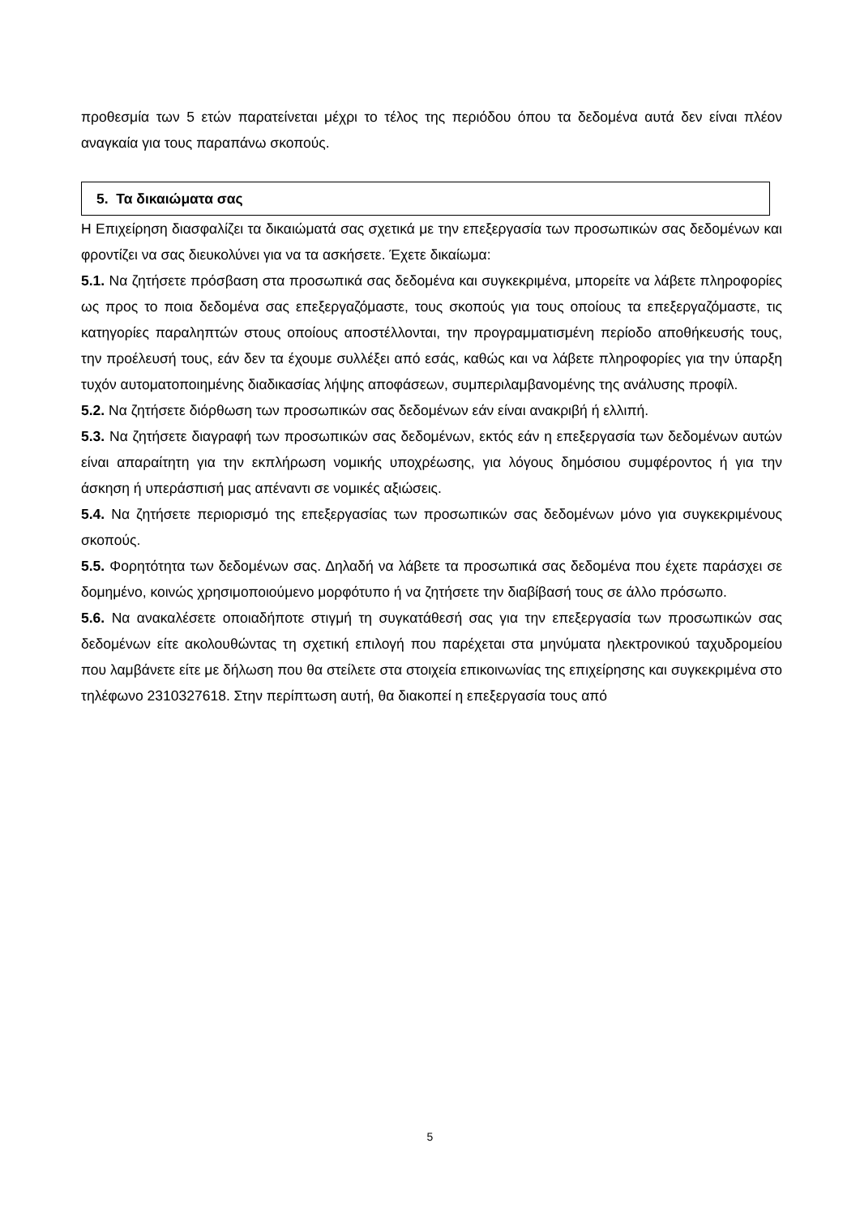προθεσμία των 5 ετών παρατείνεται μέχρι το τέλος της περιόδου όπου τα δεδομένα αυτά δεν είναι πλέον αναγκαία για τους παραπάνω σκοπούς.
5. Τα δικαιώματα σας
Η Επιχείρηση διασφαλίζει τα δικαιώματά σας σχετικά με την επεξεργασία των προσωπικών σας δεδομένων και φροντίζει να σας διευκολύνει για να τα ασκήσετε. Έχετε δικαίωμα:
5.1. Να ζητήσετε πρόσβαση στα προσωπικά σας δεδομένα και συγκεκριμένα, μπορείτε να λάβετε πληροφορίες ως προς το ποια δεδομένα σας επεξεργαζόμαστε, τους σκοπούς για τους οποίους τα επεξεργαζόμαστε, τις κατηγορίες παραληπτών στους οποίους αποστέλλονται, την προγραμματισμένη περίοδο αποθήκευσής τους, την προέλευσή τους, εάν δεν τα έχουμε συλλέξει από εσάς, καθώς και να λάβετε πληροφορίες για την ύπαρξη τυχόν αυτοματοποιημένης διαδικασίας λήψης αποφάσεων, συμπεριλαμβανομένης της ανάλυσης προφίλ.
5.2. Να ζητήσετε διόρθωση των προσωπικών σας δεδομένων εάν είναι ανακριβή ή ελλιπή.
5.3. Να ζητήσετε διαγραφή των προσωπικών σας δεδομένων, εκτός εάν η επεξεργασία των δεδομένων αυτών είναι απαραίτητη για την εκπλήρωση νομικής υποχρέωσης, για λόγους δημόσιου συμφέροντος ή για την άσκηση ή υπεράσπισή μας απέναντι σε νομικές αξιώσεις.
5.4. Να ζητήσετε περιορισμό της επεξεργασίας των προσωπικών σας δεδομένων μόνο για συγκεκριμένους σκοπούς.
5.5. Φορητότητα των δεδομένων σας. Δηλαδή να λάβετε τα προσωπικά σας δεδομένα που έχετε παράσχει σε δομημένο, κοινώς χρησιμοποιούμενο μορφότυπο ή να ζητήσετε την διαβίβασή τους σε άλλο πρόσωπο.
5.6. Να ανακαλέσετε οποιαδήποτε στιγμή τη συγκατάθεσή σας για την επεξεργασία των προσωπικών σας δεδομένων είτε ακολουθώντας τη σχετική επιλογή που παρέχεται στα μηνύματα ηλεκτρονικού ταχυδρομείου που λαμβάνετε είτε με δήλωση που θα στείλετε στα στοιχεία επικοινωνίας της επιχείρησης και συγκεκριμένα στο τηλέφωνο 2310327618. Στην περίπτωση αυτή, θα διακοπεί η επεξεργασία τους από
5